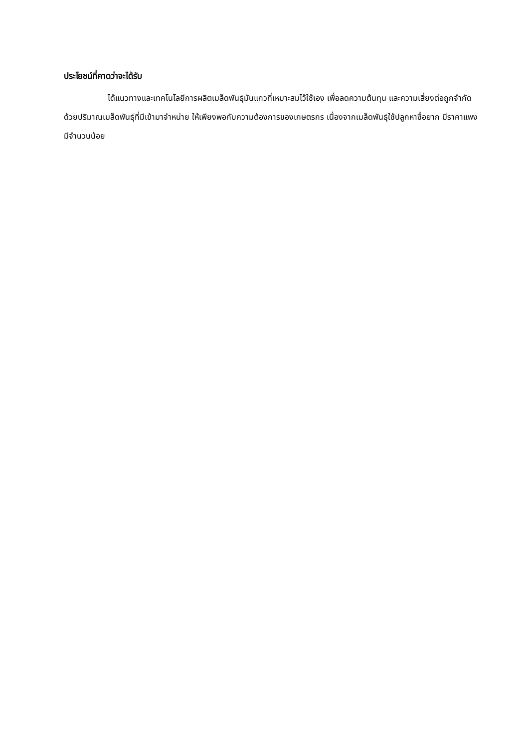ประโยชน์ที่คาดว่าจะได้รับ
ได้แนวทางและเทคโนโลยีการผลิตเมล็ดพันธุ์มันแกวที่เหมาะสมไว้ใช้เอง เพื่อลดความต้นทุน และความเสี่ยงต่อถูกจำกัดด้วยปริมาณเมล็ดพันธุ์ที่มีเข้ามาจำหน่าย ให้เพียงพอกับความต้องการของเกษตรกร เนื่องจากเมล็ดพันธุ์ใช้ปลูกหาซื้อยาก มีราคาแพง มีจำนวนน้อย